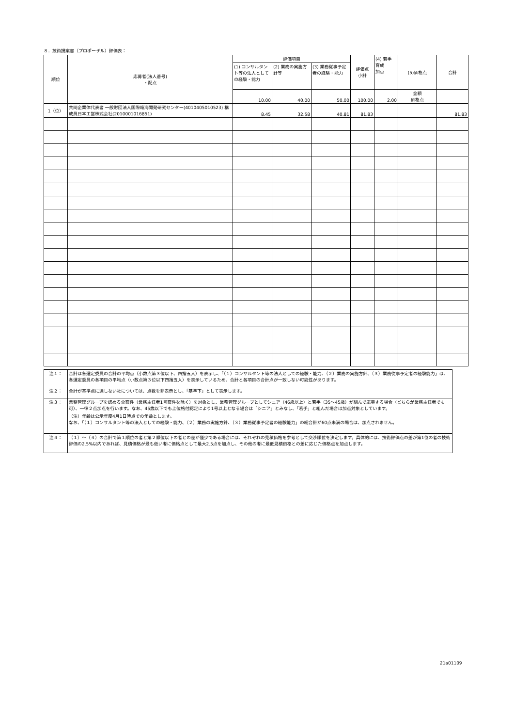８．技術提案書（プロポーザル）評価表：
| 順位 | 応募者(法人番号) ・配点 | 評価項目 | | | 評価点 小計 | (4) 若手 育成 加点 | (5)価格点 | 合計 |
| --- | --- | --- | --- | --- | --- | --- | --- | --- |
| | | (1) コンサルタント等の法人としての経験・能力 | (2) 業務の実施方針等 | (3) 業務従事予定者の経験・能力 | | | | |
| | | 10.00 | 40.00 | 50.00 | 100.00 | 2.00 | 金額 価格点 | |
| 1（位） | 共同企業体代表者 一般財団法人国際臨海開発研究センター(4010405010523) 構成員日本工営株式会社(2010001016851) | 8.45 | 32.58 | 40.81 | 81.83 | | | 81.83 |
| 注１： | 合計は各選定委員の合計の平均点（小数点第３位以下、四捨五入）を表示し、「（１）コンサルタント等の法人としての経験・能力、（２）業務の実施方針、（３）業務従事予定者の経験能力」は、各選定委員の各項目の平均点（小数点第３位以下四捨五入）を表示しているため、合計と各項目の合計点が一致しない可能性があります。 |
| 注２： | 合計が基準点に達しない社については、点数を非表示とし、「基準下」として表示します。 |
| 注３： | 業務管理グループを認める全案件（業務主任者1号案件を除く）を対象とし、業務管理グループとしてシニア（46歳以上）と若手（35～45歳）が組んで応募する場合（どちらが業務主任者でも可）、一律２点加点を行います。なお、45歳以下でも上位格付認定により1号以上となる場合は「シニア」とみなし、「若手」と組んだ場合は加点対象としています。 （注）年齢は公示年度4月1日時点での年齢とします。 なお、「（１）コンサルタント等の法人としての経験・能力、（２）業務の実施方針、（３）業務従事予定者の経験能力」の総合計が60点未満の場合は、加点されません。 |
| 注４： | （１）～（４）の合計で第１順位の者と第２順位以下の者との差が僅少である場合には、それぞれの見積価格を参考として交渉順位を決定します。具体的には、技術評価点の差が第1位の者の技術評価の2.5%以内であれば、見積価格が最も低い者に価格点として最大2.5点を加点し、その他の者に最低見積価格との差に応じた価格点を加点します。 |
21a01109